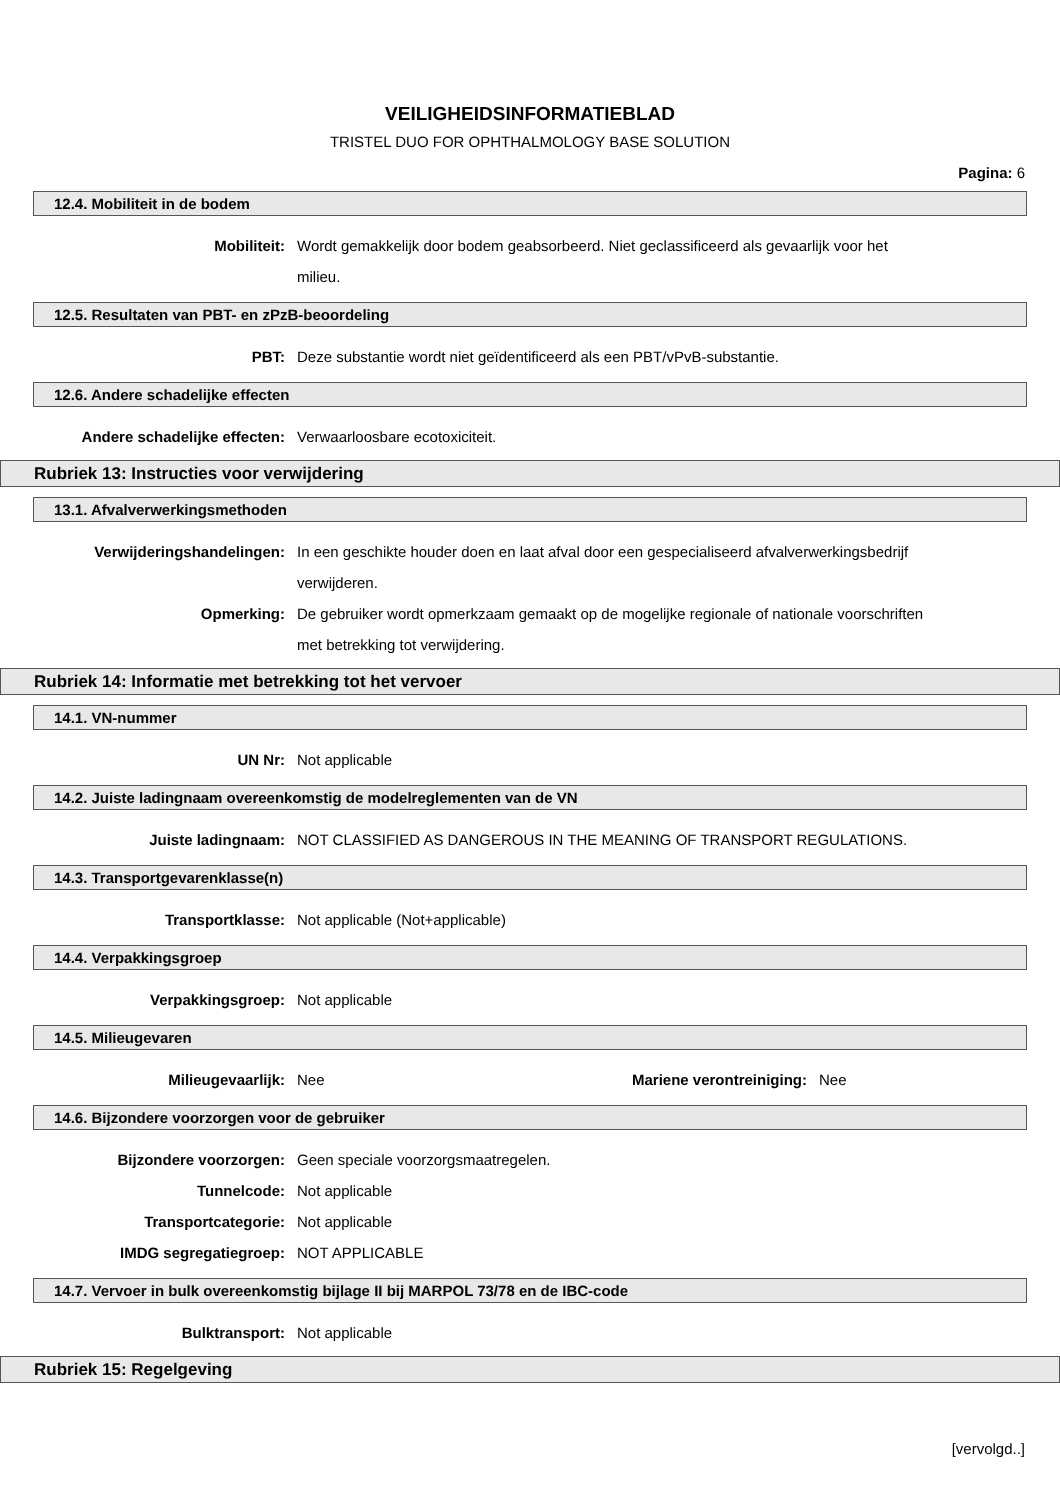VEILIGHEIDSINFORMATIEBLAD
TRISTEL DUO FOR OPHTHALMOLOGY BASE SOLUTION
Pagina: 6
12.4. Mobiliteit in de bodem
Mobiliteit: Wordt gemakkelijk door bodem geabsorbeerd. Niet geclassificeerd als gevaarlijk voor het milieu.
12.5. Resultaten van PBT- en zPzB-beoordeling
PBT: Deze substantie wordt niet geïdentificeerd als een PBT/vPvB-substantie.
12.6. Andere schadelijke effecten
Andere schadelijke effecten: Verwaarloosbare ecotoxiciteit.
Rubriek 13: Instructies voor verwijdering
13.1. Afvalverwerkingsmethoden
Verwijderingshandelingen: In een geschikte houder doen en laat afval door een gespecialiseerd afvalverwerkingsbedrijf verwijderen.
Opmerking: De gebruiker wordt opmerkzaam gemaakt op de mogelijke regionale of nationale voorschriften met betrekking tot verwijdering.
Rubriek 14: Informatie met betrekking tot het vervoer
14.1. VN-nummer
UN Nr: Not applicable
14.2. Juiste ladingnaam overeenkomstig de modelreglementen van de VN
Juiste ladingnaam: NOT CLASSIFIED AS DANGEROUS IN THE MEANING OF TRANSPORT REGULATIONS.
14.3. Transportgevarenklasse(n)
Transportklasse: Not applicable (Not+applicable)
14.4. Verpakkingsgroep
Verpakkingsgroep: Not applicable
14.5. Milieugevaren
Milieugevaarlijk: Nee Mariene verontreiniging: Nee
14.6. Bijzondere voorzorgen voor de gebruiker
Bijzondere voorzorgen: Geen speciale voorzorgsmaatregelen.
Tunnelcode: Not applicable
Transportcategorie: Not applicable
IMDG segregatiegroep: NOT APPLICABLE
14.7. Vervoer in bulk overeenkomstig bijlage II bij MARPOL 73/78 en de IBC-code
Bulktransport: Not applicable
Rubriek 15: Regelgeving
[vervolgd..]